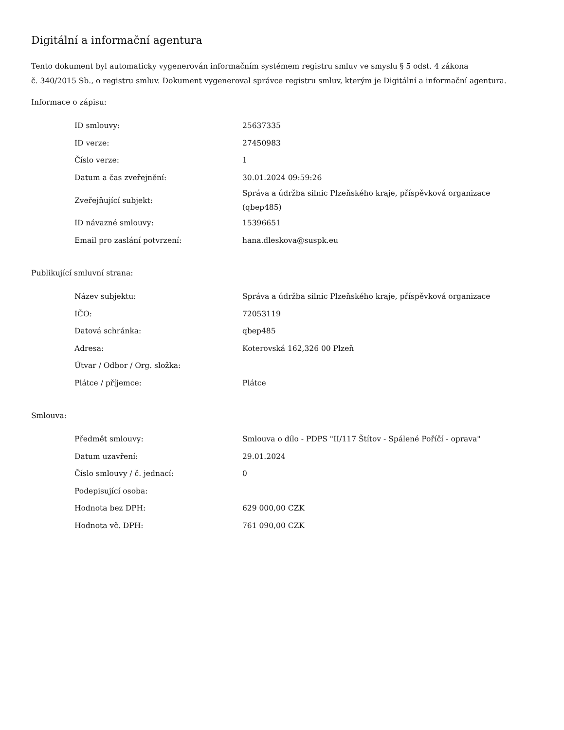Digitální a informační agentura
Tento dokument byl automaticky vygenerován informačním systémem registru smluv ve smyslu § 5 odst. 4 zákona
č. 340/2015 Sb., o registru smluv. Dokument vygeneroval správce registru smluv, kterým je Digitální a informační agentura.
Informace o zápisu:
| ID smlouvy: | 25637335 |
| ID verze: | 27450983 |
| Číslo verze: | 1 |
| Datum a čas zveřejnění: | 30.01.2024 09:59:26 |
| Zveřejňující subjekt: | Správa a údržba silnic Plzeňského kraje, příspěvková organizace (qbep485) |
| ID návazné smlouvy: | 15396651 |
| Email pro zaslání potvrzení: | hana.dleskova@suspk.eu |
Publikující smluvní strana:
| Název subjektu: | Správa a údržba silnic Plzeňského kraje, příspěvková organizace |
| IČO: | 72053119 |
| Datová schránka: | qbep485 |
| Adresa: | Koterovská 162,326 00 Plzeň |
| Útvar / Odbor / Org. složka: | |
| Plátce / příjemce: | Plátce |
Smlouva:
| Předmět smlouvy: | Smlouva o dílo - PDPS "II/117 Štítov - Spálené Poříčí - oprava" |
| Datum uzavření: | 29.01.2024 |
| Číslo smlouvy / č. jednací: | 0 |
| Podepisující osoba: | |
| Hodnota bez DPH: | 629 000,00 CZK |
| Hodnota vč. DPH: | 761 090,00 CZK |